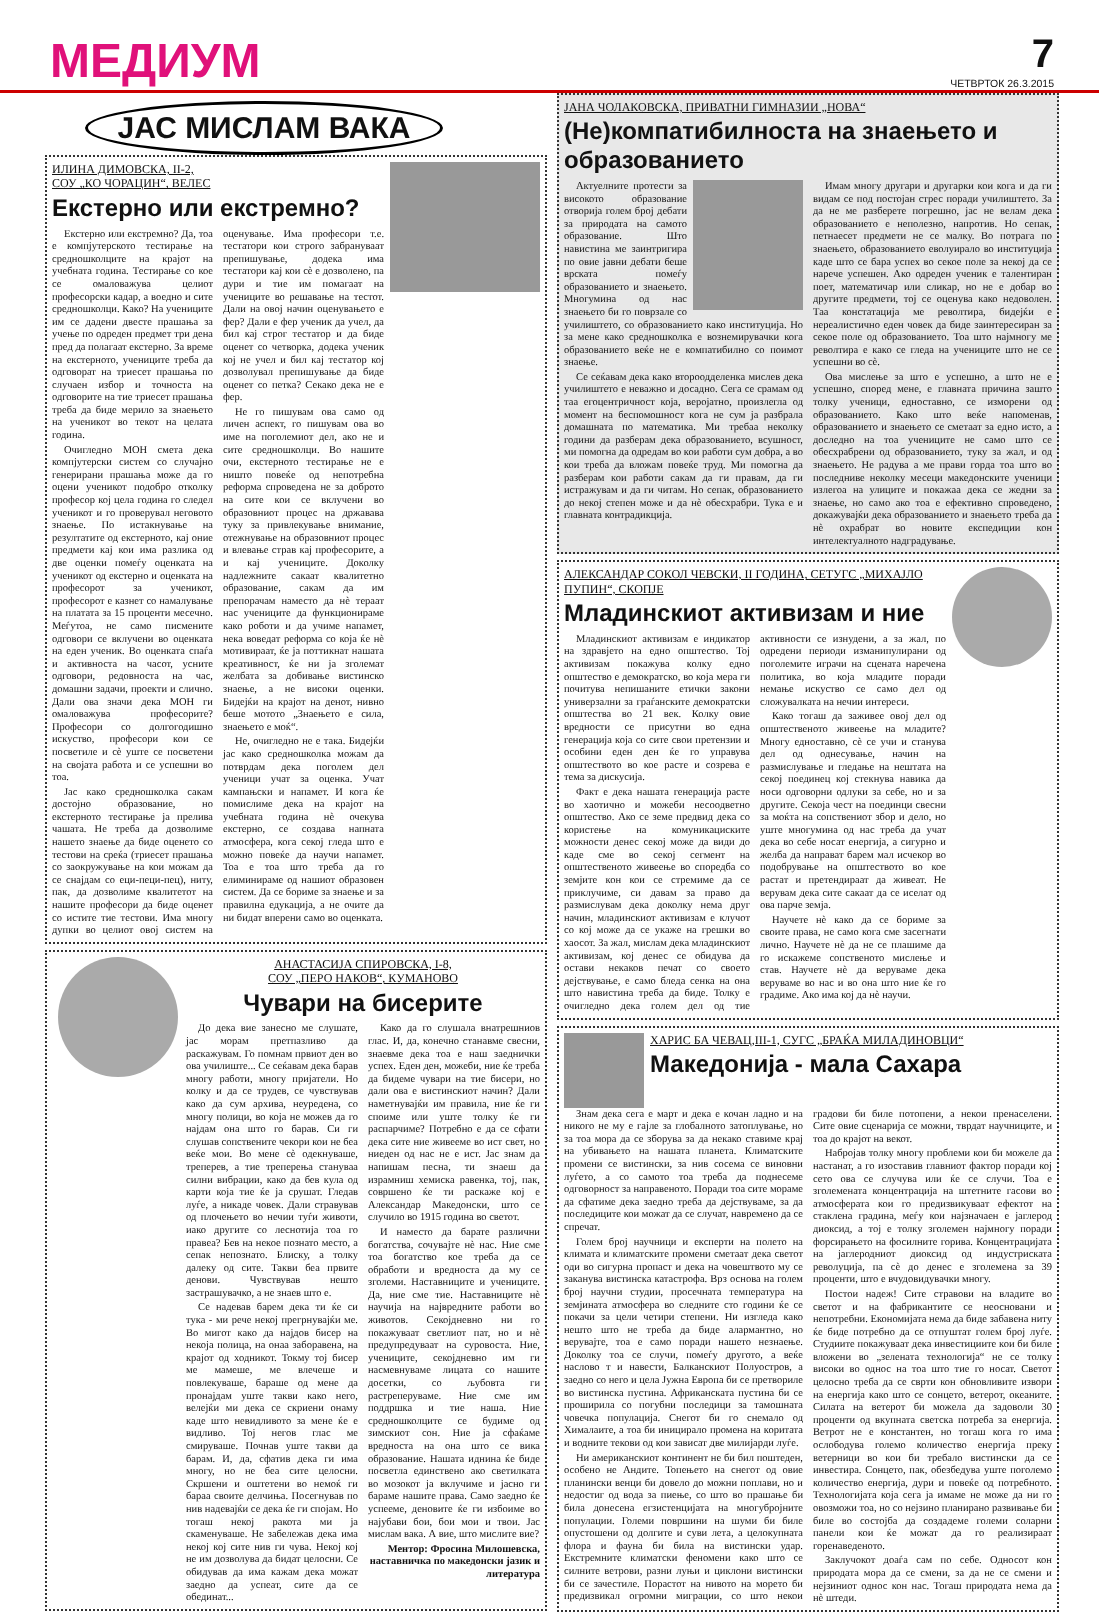МЕДИУМ
7
ЧЕТВРТОК 26.3.2015
ЈАС МИСЛАМ ВАКА
ИЛИНА ДИМОВСКА, II-2,
СОУ „КО ЧОРАЦИН“, ВЕЛЕС
Екстерно или екстремно?
Екстерно или екстремно? Да, тоа е компјутерското тестирање на средношколците на крајот на учебната година. Тестирање со кое се омаловажува целиот професорски кадар, а воедно и сите средношколци. Како? На учениците им се дадени двесте прашања за учење по одреден предмет три дена пред да полагаат екстерно. За време на екстерното, учениците треба да одговорат на триесет прашања по случаен избор и точноста на одговорите на тие триесет прашања треба да биде мерило за знаењето на ученикот во текот на целата година.
Очигледно МОН смета дека компјутерски систем со случајно генерирани прашања може да го оцени ученикот подобро отколку професор кој цела година го следел ученикот и го проверувал неговото знаење. По истакнување на резултатите од екстерното, кај оние предмети кај кои има разлика од две оценки помеѓу оценката на ученикот од екстерно и оценката на професорот за ученикот, професорот е казнет со намалување на платата за 15 проценти месечно. Меѓутоа, не само писмените одговори се вклучени во оценката на еден ученик. Во оценката спаѓа и активноста на часот, усните одговори, редовноста на час, домашни задачи, проекти и слично. Дали ова значи дека МОН ги омаловажува професорите? Професори со долгогодишно искуство, професори кои се посветиле и сè уште се посветени на својата работа и се успешни во тоа.
Јас како средношколка сакам достојно образование, но екстерното тестирање ја прелива чашата. Не треба да дозволиме нашето знаење да биде оценето со тестови на среќа (триесет прашања со заокружување на кои можам да се снајдам со еци-пеци-пец), ниту, пак, да дозволиме квалитетот на нашите професори да биде оценет со истите тие тестови. Има многу дупки во целиот овој систем на оценување. Има професори т.е. тестатори кои строго забрануваат препишување, додека има тестатори кај кои сè е дозволено, па дури и тие им помагаат на учениците во решавање на тестот. Дали на овој начин оценувањето е фер? Дали е фер ученик да учел, да бил кај строг тестатор и да биде оценет со четворка, додека ученик кој не учел и бил кај тестатор кој дозволувал препишување да биде оценет со петка? Секако дека не е фер.
Не го пишувам ова само од личен аспект, го пишувам ова во име на поголемиот дел, ако не и сите средношколци. Во нашите очи, екстерното тестирање не е ништо повеќе од непотребна реформа спроведена не за доброто на сите кои се вклучени во образовниот процес на државава туку за привлекување внимание, отежнување на образовниот процес и влевање страв кај професорите, а и кај учениците. Доколку надлежните сакаат квалитетно образование, сакам да им препорачам наместо да нè тераат нас учениците да функционираме како роботи и да учиме напамет, нека воведат реформа со која ќе нè мотивираат, ќе ја поттикнат нашата креативност, ќе ни ја зголемат желбата за добивање вистинско знаење, а не високи оценки. Бидејќи на крајот на денот, нивно беше мотото „Знаењето е сила, знаењето е моќ“.
Не, очигледно не е така. Бидејќи јас како средношколка можам да потврдам дека поголем дел ученици учат за оценка. Учат кампањски и напамет. И кога ќе помислиме дека на крајот на учебната година нè очекува екстерно, се создава напната атмосфера, кога секој гледа што е можно повеќе да научи напамет. Тоа е тоа што треба да го елиминираме од нашиот образовен систем. Да се бориме за знаење и за правилна едукација, а не очите да ни бидат вперени само во оценката.
АНАСТАСИЈА СПИРОВСКА, I-8,
СОУ „ПЕРО НАКОВ“, КУМАНОВО
Чувари на бисерите
До дека вие занесно ме слушате, јас морам претпазливо да раскажувам. Го помнам првиот ден во ова училиште... Се сеќавам дека барав многу работи, многу пријатели. Но колку и да се трудев, се чувствував како да сум архива, неуредена, со многу полици, во која не можев да го најдам она што го барав. Си ги слушав сопствените чекори кои не беа веќе мои. Во мене сè одекнуваше, треперев, а тие треперења стануваа силни вибрации, како да бев кула од карти која тие ќе ја срушат. Гледав луѓе, а никаде човек. Дали стравував од плочењето во нечии туѓи животи, иако другите со леснотија тоа го правеа? Бев на некое познато место, а сепак непознато. Блиску, а толку далеку од сите. Такви беа првите денови. Чувствував нешто застрашувачко, а не знаев што е.
Се надевав барем дека ти ќе си тука - ми рече некој прегрнувајќи ме. Во мигот како да најдов бисер на некоја полица, на онаа заборавена, на крајот од ходникот. Токму тој бисер ме мамеше, ме влечеше и повлекуваше, бараше од мене да пронајдам уште такви како него, велејќи ми дека се скриени онаму каде што невидливото за мене ќе е видливо. Тој негов глас ме смируваше. Почнав уште такви да барам. И, да, сфатив дека ги има многу, но не беа сите целосни. Скршени и оштетени во немоќ ги бараа своите делчиња. Посегнував по нив надевајќи се дека ќе ги спојам. Но тогаш некој ракота ми ја скаменуваше. Не забележав дека има некој кој сите нив ги чува. Некој кој не им дозволува да бидат целосни. Се обидував да има кажам дека можат заедно да успеат, сите да се обединат...
Како да го слушала внатрешниов глас. И, да, конечно станавме свесни, знаевме дека тоа е наш заеднички успех. Еден ден, можеби, ние ќе треба да бидеме чувари на тие бисери, но дали ова е вистинскиот начин? Дали наметнувајќи им правила, ние ќе ги споиме или уште толку ќе ги распарчиме? Потребно е да се сфати дека сите ние живееме во ист свет, но ниеден од нас не е ист. Јас знам да напишам песна, ти знаеш да израмниш хемиска равенка, тој, пак, совршено ќе ти раскаже кој е Александар Македонски, што се случило во 1915 година во светот.
И наместо да барате различни богатства, сочувајте нè нас. Ние сме тоа богатство кое треба да се обработи и вредноста да му се зголеми. Наставниците и учениците. Да, ние сме тие. Наставниците нè научија на највредните работи во животов. Секојдневно ни го покажуваат светлиот пат, но и нè предупредуваат на суровоста. Ние, учениците, секојдневно им ги насмевнуваме лицата со нашите досетки, со љубовта ги растреперуваме. Ние сме им поддршка и тие наша. Ние средношколците се будиме од зимскиот сон. Ние ја сфаќаме вредноста на она што се вика образование. Нашата иднина ќе биде посветла единствено ако светилката во мозокот ја вклучиме и јасно ги бараме нашите права. Само заедно ќе успееме, деновите ќе ги избоиме во најубави бои, бои мои и твои. Јас мислам вака. А вие, што мислите вие?
Ментор: Фросина Милошевска, наставничка по македонски јазик и литература
ЈАНА ЧОЛАКОВСКА, ПРИВАТНИ ГИМНАЗИИ „НОВА“
(Не)компатибилноста на знаењето и образованието
Актуелните протести за високото образование отворија голем број дебати за природата на самото образование. Што навистина ме заинтригира по овие јавни дебати беше врската помеѓу образованието и знаењето. Многумина од нас знаењето би го поврзале со училиштето, со образованието како институција. Но за мене како средношколка е вознемирувачки кога образованието веќе не е компатибилно со поимот знаење.
Се сеќавам дека како второодделенка мислев дека училиштето е неважно и досадно. Сега се срамам од таа егоцентричност која, веројатно, произлегла од момент на беспомошност кога не сум ја разбрала домашната по математика. Ми требаа неколку години да разберам дека образованието, всушност, ми помогна да одредам во кои работи сум добра, а во кои треба да вложам повеќе труд. Ми помогна да разберам кои работи сакам да ги правам, да ги истражувам и да ги читам. Но сепак, образованието до некој степен може и да нè обесхрабри. Тука е и главната контрадикција.
Имам многу другари и другарки кои кога и да ги видам се под постојан стрес поради училиштето. За да не ме разберете погрешно, јас не велам дека образованието е неполезно, напротив. Но сепак, петнаесет предмети не се малку. Во потрага по знаењето, образованието еволуирало во институција каде што се бара успех во секое поле за некој да се нарече успешен. Ако одреден ученик е талентиран поет, математичар или сликар, но не е добар во другите предмети, тој се оценува како недоволен. Таа констатација ме револтира, бидејќи е нереалистично еден човек да биде заинтересиран за секое поле од образованието. Тоа што најмногу ме револтира е како се гледа на учениците што не се успешни во сè.
Ова мислење за што е успешно, а што не е успешно, според мене, е главната причина зашто толку ученици, едноставно, се изморени од образованието. Како што веќе напоменав, образованието и знаењето се сметаат за едно исто, а доследно на тоа учениците не само што се обесхрабрени од образованието, туку за жал, и од знаењето. Не радува а ме прави горда тоа што во последниве неколку месеци македонските ученици излегоа на улиците и покажаа дека се жедни за знаење, но само ако тоа е ефективно спроведено, докажувајќи дека образованието и знаењето треба да нè охрабрат во новите експедиции кон интелектуалното надградување.
АЛЕКСАНДАР СОКОЛ ЧЕВСКИ, II ГОДИНА, СЕТУГС „МИХАЈЛО ПУПИН“, СКОПЈЕ
Младинскиот активизам и ние
Младинскиот активизам е индикатор на здравјето на едно општество. Тој активизам покажува колку едно општество е демократско, во која мера ги почитува непишаните етички закони универзални за граѓанските демократски општества во 21 век. Колку овие вредности се присутни во една генерација која со сите свои претензии и особини еден ден ќе го управува општеството во кое расте и созрева е тема за дискусија.
Факт е дека нашата генерација расте во хаотично и можеби несоодветно општество. Ако се земе предвид дека со користење на комуникациските можности денес секој може да види до каде сме во секој сегмент на општественото живеење во споредба со земјите кон кои се стремиме да се приклучиме, си давам за право да размислувам дека доколку нема друг начин, младинскиот активизам е клучот со кој може да се укаже на грешки во хаосот. За жал, мислам дека младинскиот активизам, кој денес се обидува да остави некаков печат со своето дејствување, е само бледа сенка на она што навистина треба да биде. Толку е очигледно дека голем дел од тие активности се изнудени, а за жал, по одредени периоди изманипулирани од поголемите играчи на сцената наречена политика, во која младите поради немање искуство се само дел од сложувалката на нечии интереси.
Како тогаш да заживее овој дел од општественото живеење на младите? Многу едноставно, сè се учи и станува дел од однесување, начин на размислување и гледање на нештата на секој поединец кој стекнува навика да носи одговорни одлуки за себе, но и за другите. Секоја чест на поединци свесни за моќта на сопствениот збор и дело, но уште многумина од нас треба да учат дека во себе носат енергија, а сигурно и желба да направат барем мал исчекор во подобрување на општеството во кое растат и претендираат да живеат. Не верувам дека сите сакаат да се иселат од ова парче земја.
Научете нè како да се бориме за своите права, не само кога сме засегнати лично. Научете нè да не се плашиме да го искажеме сопственото мислење и став. Научете нè да веруваме дека веруваме во нас и во она што ние ќе го градиме. Ако има кој да нè научи.
ХАРИС БА ЧЕВАЦ,III-1, СУГС „БРАЌА МИЛАДИНОВЦИ“
Македонија - мала Сахара
Знам дека сега е март и дека е кочан ладно и на никого не му е гајле за глобалното затоплување, но за тоа мора да се зборува за да некако ставиме крај на убивањето на нашата планета. Климатските промени се вистински, за нив сосема се виновни луѓето, а со самото тоа треба да поднесеме одговорност за направеното. Поради тоа сите мораме да сфатиме дека заедно треба да дејствуваме, за да последиците кои можат да се случат, навремено да се спречат.
Голем број научници и експерти на полето на климата и климатските промени сметаат дека светот оди во сигурна пропаст и дека на човештвото му се заканува вистинска катастрофа. Врз основа на голем број научни студии, просечната температура на земјината атмосфера во следните сто години ќе се покачи за цели четири степени. Ни изгледа како нешто што не треба да биде алармантно, но верувајте, тоа е само поради нашето незнаење. Доколку тоа се случи, помеѓу другото, а веќе наслово т и навести, Балканскиот Полуостров, а заедно со него и цела Јужна Европа би се претвориле во вистинска пустина. Африканската пустина би се проширила со погубни последици за тамошната човечка популација. Снегот би го снемало од Хималаите, а тоа би иницирало промена на коритата и водните текови од кои зависат две милијарди луѓе.
Ни американскиот континент не би бил поштеден, особено не Андите. Топењето на снегот од овие планински венци би довело до можни поплави, но и недостиг од вода за пиење, со што во прашање би била донесена егзистенцијата на многубројните популации. Големи површини на шуми би биле опустошени од долгите и суви лета, а целокупната флора и фауна би била на вистински удар. Екстремните климатски феномени како што се силните ветрови, разни луњи и циклони вистински би се зачестиле. Порастот на нивото на морето би предизвикал огромни миграции, со што некои градови би биле потопени, а некои пренаселени. Сите овие сценарија се можни, тврдат научниците, и тоа до крајот на векот.
Набројав толку многу проблеми кои би можеле да настанат, а го изоставив главниот фактор поради кој сето ова се случува или ќе се случи. Тоа е зголемената концентрација на штетните гасови во атмосферата кои го предизвикуваат ефектот на стаклена градина, меѓу кои најзначаен е јаглерод диоксид, а тој е толку зголемен најмногу поради форсирањето на фосилните горива. Концентрацијата на јаглеродниот диоксид од индустриската револуција, па сè до денес е зголемена за 39 проценти, што е вчудовидувачки многу.
Постои надеж! Сите стравови на владите во светот и на фабрикантите се неосновани и непотребни. Економијата нема да биде забавена ниту ќе биде потребно да се отпуштат голем број луѓе. Студиите покажуваат дека инвестициите кои би биле вложени во „зелената технологија“ не се толку високи во однос на тоа што тие го носат. Светот целосно треба да се сврти кон обновливите извори на енергија како што се сонцето, ветерот, океаните. Силата на ветерот би можела да задоволи 30 проценти од вкупната светска потреба за енергија. Ветрот не е константен, но тогаш кога го има ослободува големо количество енергија преку ветерници во кои би требало вистински да се инвестира. Сонцето, пак, обезбедува уште поголемо количество енергија, дури и повеќе од потребното. Технологијата која сега ја имаме не може да ни го овозможи тоа, но со нејзино планирано развивање би биле во состојба да создадеме големи соларни панели кои ќе можат да го реализираат горенаведеното.
Заклучокот доаѓа сам по себе. Односот кон природата мора да се смени, за да не се смени и нејзиниот однос кон нас. Тогаш природата нема да нè штеди.